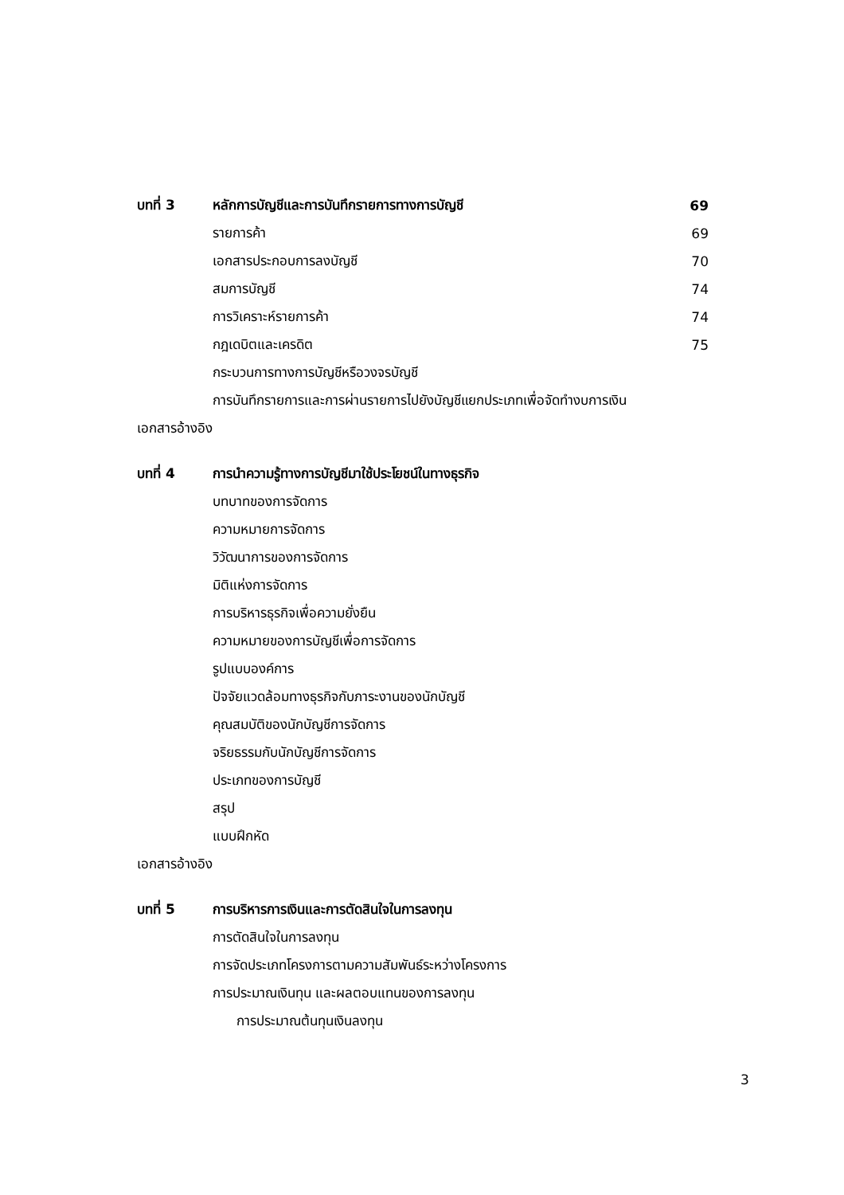บทที่ 3 หลักการบัญชีและการบันทึกรายการทางการบัญชี 69
รายการค้า 69
เอกสารประกอบการลงบัญชี 70
สมการบัญชี 74
การวิเคราะห์รายการค้า 74
กฎเดบิตและเครดิต 75
กระบวนการทางการบัญชีหรือวงจรบัญชี
การบันทึกรายการและการผ่านรายการไปยังบัญชีแยกประเภทเพื่อจัดทำงบการเงิน
เอกสารอ้างอิง
บทที่ 4 การนำความรู้ทางการบัญชีมาใช้ประโยชน์ในทางธุรกิจ
บทบาทของการจัดการ
ความหมายการจัดการ
วิวัฒนาการของการจัดการ
มิติแห่งการจัดการ
การบริหารธุรกิจเพื่อความยั่งยืน
ความหมายของการบัญชีเพื่อการจัดการ
รูปแบบองค์การ
ปัจจัยแวดล้อมทางธุรกิจกับภาระงานของนักบัญชี
คุณสมบัติของนักบัญชีการจัดการ
จริยธรรมกับนักบัญชีการจัดการ
ประเภทของการบัญชี
สรุป
แบบฝึกหัด
เอกสารอ้างอิง
บทที่ 5 การบริหารการเงินและการตัดสินใจในการลงทุน
การตัดสินใจในการลงทุน
การจัดประเภทโครงการตามความสัมพันธ์ระหว่างโครงการ
การประมาณเงินทุน และผลตอบแทนของการลงทุน
การประมาณต้นทุนเงินลงทุน
3